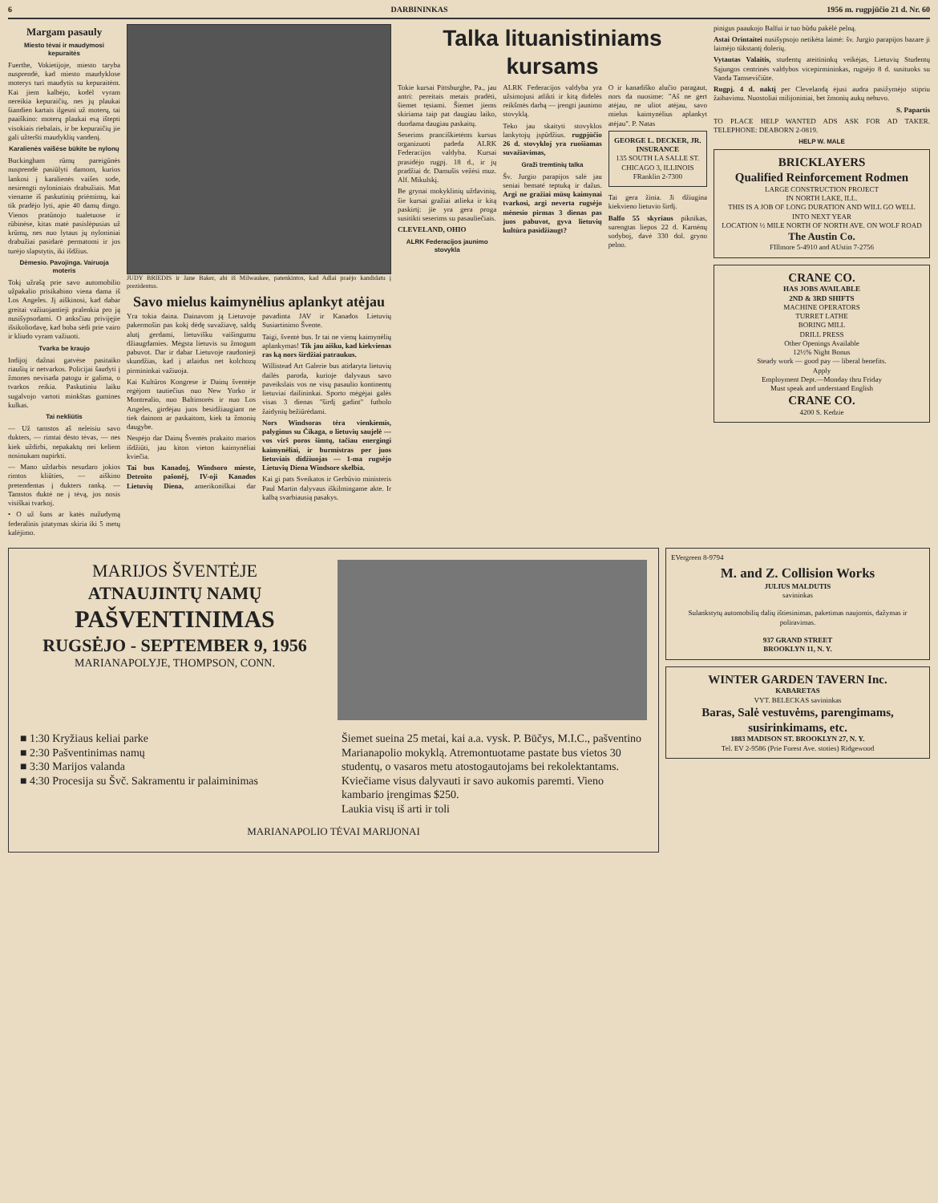6 DARBININKAS 1956 m. rugpjūčio 21 d. Nr. 60
Margam pasauly
Miesto tėvai ir maudymosi kepuraitės
Fuerthe, Vokietijoje, miesto taryba nusprendė, kad miesto maudyklose moterys turi maudytis su kepuraitėm. Kai jiem kalbėjo, kodėl vyram nereikia kepuraičių, nes jų plaukai šiandien kartais ilgesni už moterų, tai paaiškino: moterų plaukai esą ištepti visokiais riebalais, ir be kepuraičių jie gali užteršti maudyklių vandenį.
Karalienės vaišėse būkite be nylonų
Buckingham rūmų pareigūnės nusprendė pasiūlyti damom, kurios lankosi į karalienės vaišes sode, nesirengti nyloniniais drabužiais. Mat viename iš paskutinių priėmimų, kai tik pradėjo lyti, apie 40 damų dingo. Vienos pratūnojo tualetuose ir rūbinėse, kitas matė pasislėpusias už krūmų, nes nuo lytaus jų nyloniniai drabužiai pasidarė permatomi ir jos turėjo slapstytis, iki išdžius.
Dėmesio. Pavojinga. Vairuoja moteris
Tokį užrašą prie savo automobilio užpakalio prisikabino viena dama iš Los Angeles. Jį aiškinosi, kad dabar greitai važiuojantieji pralenkia pro ją nusišypsodami. O anksčiau privijęjie išsikoliodavę, kad boba sėdi prie vairo ir kliudo vyram važiuoti.
Tvarka be kraujo
Indijoj dažnai gatvėse pasitaiko riaušių ir netvarkos. Policijai šaudyti į žmones nevisada patogu ir galima, o tvarkos reikia. Paskutiniu laiku sugalvojo vartoti minkštas gumines kulkas.
Tai nekliūtis
— Už tamstos aš neleisiu savo dukters, — rimtai dėsto tėvas, — nes kiek uždirbi, nepakaktų nei keliem nosinukam nupirkti.
— Mano uždarbis nesudaro jokios rimtos kliūties, — aiškino pretendentas į dukters ranką. — Tamstos duktė ne į tėvą, jos nosis visiškai tvarkoj.
• O už šuns ar katės nužudymą federalinis įstatymas skiria iki 5 metų kalėjimo.
JUDY BRIEDIS ir Jane Baker, abi iš Milwaukee, patenkintos, kad Adlai praėjo kandidatu į prezidentus.
Savo mielus kaimynėlius aplankyt atėjau
Yra tokia daina. Dainavom ją Lietuvoje pakermošin pas kokį dėdę suvažiavę, saldų alutį gerdami, lietuvišku vaišingumu džiaugdamies. Mėgsta lietuvis su žmogum pabuvot. Dar ir dabar Lietuvoje raudonieji skundžias, kad į atlaidus net kolchozų pirmininkai važiuoja.
Kai Kultūros Kongrese ir Dainų šventėje regėjom tautiečius nuo New Yorko ir Montrealio, nuo Baltimorės ir nuo Los Angeles, girdėjau juos besidžiaugiant ne tiek dainom ar paskaitom, kiek ta žmonių daugybe.
Nespėjo dar Dainų Šventės prakaito marios išdžiūti, jau kiton vieton kaimynėliai kviečia.
Tai bus Kanadoj, Windsoro mieste, Detroito pašonėj, IV-oji Kanados Lietuvių Diena, amerikoniškai dar pavadinta JAV ir Kanados Lietuvių Susiartinimo Švente.
Taigi, šventė bus. Ir tai ne vienų kaimynėlių aplankymas! Tik jau aišku, kad kiekvienas ras ką nors širdžiai patraukus.
Willistead Art Galerie bus atidaryta lietuvių dailės paroda, kurioje dalyvaus savo paveikslais vos ne visų pasaulio kontinentų lietuviai dailininkai. Sporto mėgėjai galės visas 3 dienas "širdį gadint" futbolo žaidynių bežiūrėdami.
Nors Windsoras tėra vienkiemis, palyginus su Čikaga, o lietuvių saujelė — vos virš poros šimtų, tačiau energingi kaimynėliai, ir burmistras per juos lietuviais didžiuojas — 1-ma rugsėjo Lietuvių Diena Windsore skelbia.
Kai gi pats Sveikatos ir Gerbūvio ministeris Paul Martin dalyvaus iškilmingame akte. Ir kalbą svarbiausią pasakys.
Talka lituanistiniams kursams
Tokie kursai Pittsburghe, Pa., jau antri: pereitais metais pradėti, šiemet tęsiami. Šiemet jiems skiriama taip pat daugiau laiko, duodama daugiau paskaitų.
Seserims pranciškietėms kursus organizuoti padeda ALRK Federacijos valdyba. Kursai prasidėjo rugpj. 18 d., ir jų pradžiai dr. Damušis vežėsi muz. Alf. Mikulskį.
Be grynai mokyklinių uždavinių, šie kursai gražiai atlieka ir kitą paskirtį: jie yra gera proga susitikti seserims su pasauliečiais.
CLEVELAND, OHIO
ALRK Federacijos jaunimo stovykla
ALRK Federacijos valdyba yra užsimojusi atlikti ir kitą didelės reikšmės darbą — įrengti jaunimo stovyklą.
Teko jau skaityti stovyklos lankytojų įspūdžius. rugpjūčio 26 d. stovykloj yra ruošiamas suvažiavimas,
Graži tremtinių talka
Šv. Jurgio parapijos salė jau seniai bematé teptuką ir dažus. Argi ne gražiai mūsų kaimynai tvarkosi, argi neverta rugsėjo mėnesio pirmas 3 dienas pas juos pabuvot, gyva lietuvių kultūra pasidžiaugt?
O ir kanadiško alučio paragaut, nors da nuosime: "Aš ne gert atėjau, ne uliot atėjau, savo mielus kaimynėlius aplankyt atėjau". P. Natas
GEORGE L. DECKER, JR.
INSURANCE
135 SOUTH LA SALLE ST.
CHICAGO 3, ILLINOIS
FRanklin 2-7300
Tai gera žinia. Ji džiugina kiekvieno lietuvio širdį.
Balfo 55 skyriaus piknikas, surengtas liepos 22 d. Karnėnų sodyboj, davė 330 dol. gryno pelno.
pinigus paaukojo Balfui ir tuo būdu pakėlė pelną.
Astai Orintaitei nusišypsojo netikėta laimė: šv. Jurgio parapijos bazare ji laimėjo tūkstantį dolerių.
Vytautas Valaitis, studentų ateitininkų veikėjas, Lietuvių Studentų Sąjungos centrinės valdybos vicepirmininkas, rugsėjo 8 d. susituoks su Vanda Tamsevičiūte.
Rugpj. 4 d. naktį per Clevelandą ėjusi audra pasižymėjo stipriu žaibavimu. Nuostoliai milijoniniai, bet žmonių aukų nebuvo.
S. Papartis
TO PLACE HELP WANTED ADS ASK FOR AD TAKER. TELEPHONE: DEABORN 2-0819.
HELP W. MALE
BRICKLAYERS
Qualified Reinforcement Rodmen
LARGE CONSTRUCTION PROJECT
IN NORTH LAKE, ILL.
THIS IS A JOB OF LONG DURATION AND WILL GO WELL INTO NEXT YEAR
LOCATION ½ MILE NORTH OF NORTH AVE. ON WOLF ROAD
The Austin Co.
FIllmore 5-4910 and AUstin 7-2756
CRANE CO.
HAS JOBS AVAILABLE
2ND & 3RD SHIFTS
MACHINE OPERATORS
TURRET LATHE
BORING MILL
DRILL PRESS
Other Openings Available
12½% Night Bonus
Steady work — good pay — liberal benefits.
Apply
Employment Dept.—Monday thru Friday
Must speak and understand English
CRANE CO.
4200 S. Kedzie
MARIJOS ŠVENTĖJE
ATNAUJINTŲ NAMŲ
PAŠVENTINIMAS
RUGSĖJO - SEPTEMBER 9, 1956
MARIANAPOLYJE, THOMPSON, CONN.
■ 1:30 Kryžiaus keliai parke
■ 2:30 Pašventinimas namų
■ 3:30 Marijos valanda
■ 4:30 Procesija su Švč. Sakramentu ir palaiminimas
Šiemet sueina 25 metai, kai a.a. vysk. P. Būčys, M.I.C., pašventino Marianapolio mokyklą. Atremontuotame pastate bus vietos 30 studentų, o vasaros metu atostogautojams bei rekolektantams.
Kviečiame visus dalyvauti ir savo aukomis paremti. Vieno kambario įrengimas $250.
Laukia visų iš arti ir toli
MARIANAPOLIO TĖVAI MARIJONAI
EVergreen 8-9794
M. and Z. Collision Works
JULIUS MALDUTIS
savininkas
Sulankstytų automobilių dalių ištiesinimas, paketimas naujomis, dažymas ir poliravimas.
937 GRAND STREET
BROOKLYN 11, N. Y.
WINTER GARDEN TAVERN Inc.
KABARETAS
VYT. BELECKAS savininkas
Baras, Salė vestuvėms, parengimams, susirinkimams, etc.
1883 MADISON ST. BROOKLYN 27, N. Y.
Tel. EV 2-9586 (Prie Forest Ave. stoties) Ridgewood